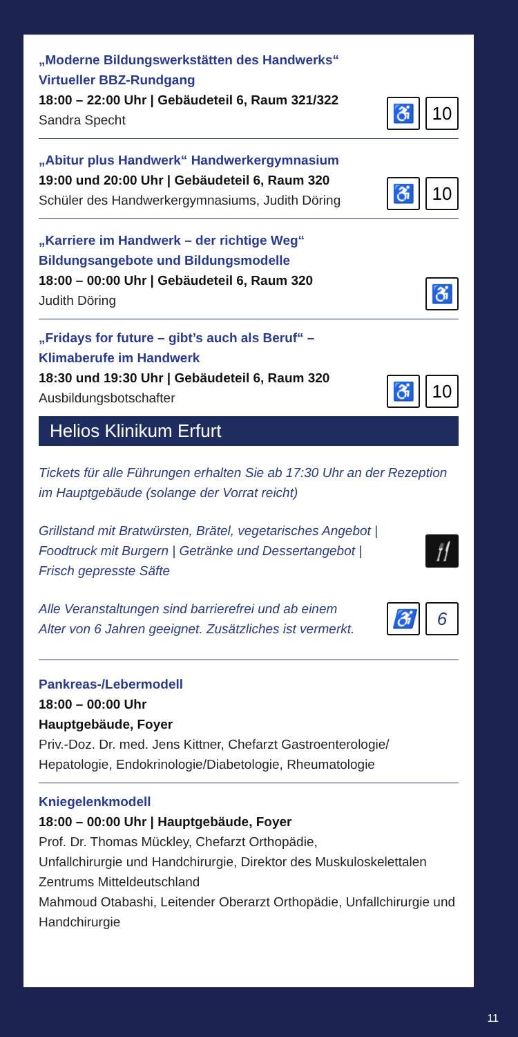„Moderne Bildungswerkstätten des Handwerks“
Virtueller BBZ-Rundgang
18:00 – 22:00 Uhr | Gebäudeteil 6, Raum 321/322
Sandra Specht
♿ 10
„Abitur plus Handwerk“ Handwerkergymnasium
19:00 und 20:00 Uhr | Gebäudeteil 6, Raum 320
Schüler des Handwerkergymnasiums, Judith Döring
♿ 10
„Karriere im Handwerk – der richtige Weg“
Bildungsangebote und Bildungsmodelle
18:00 – 00:00 Uhr | Gebäudeteil 6, Raum 320
Judith Döring
♿
„Fridays for future – gibt’s auch als Beruf“ – Klimaberufe im Handwerk
18:30 und 19:30 Uhr | Gebäudeteil 6, Raum 320
Ausbildungsbotschafter
♿ 10
Helios Klinikum Erfurt
Tickets für alle Führungen erhalten Sie ab 17:30 Uhr an der Rezeption im Hauptgebäude (solange der Vorrat reicht)
Grillstand mit Bratwürsten, Brätel, vegetarisches Angebot |
Foodtruck mit Burgern | Getränke und Dessertangebot |
Frisch gepresste Säfte
🍴
Alle Veranstaltungen sind barrierefrei und ab einem
Alter von 6 Jahren geeignet. Zusätzliches ist vermerkt.
♿ 6
Pankreas-/Lebermodell
18:00 – 00:00 Uhr
Hauptgebäude, Foyer
Priv.-Doz. Dr. med. Jens Kittner, Chefarzt Gastroenterologie/
Hepatologie, Endokrinologie/Diabetologie, Rheumatologie
Kniegelenkmodell
18:00 – 00:00 Uhr | Hauptgebäude, Foyer
Prof. Dr. Thomas Mückley, Chefarzt Orthopädie,
Unfallchirurgie und Handchirurgie, Direktor des Muskuloskelettalen Zentrums Mitteldeutschland
Mahmoud Otabashi, Leitender Oberarzt Orthopädie, Unfallchirurgie und Handchirurgie
11